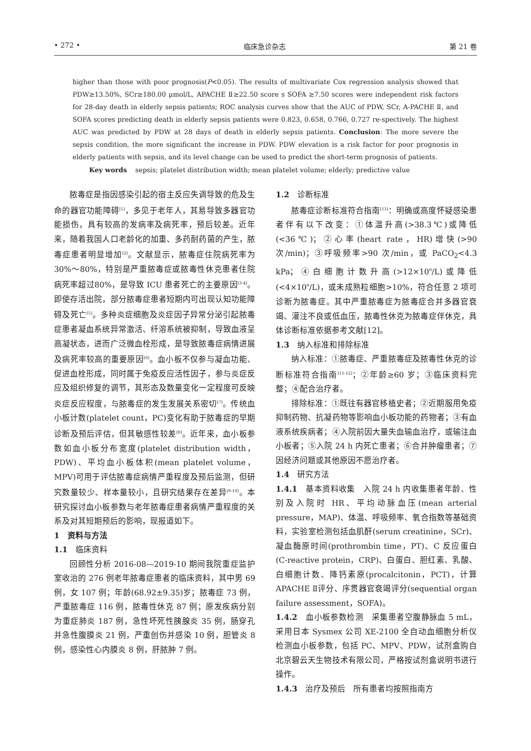• 272 • 临床急诊杂志 第 21 卷
higher than those with poor prognosis(P<0.05). The results of multivariate Cox regression analysis showed that PDW≥13.50%, SCr≥180.00 μmol/L, APACHE Ⅱ≥22.50 score s SOFA ≥7.50 scores were independent risk factors for 28-day death in elderly sepsis patients; ROC analysis curves show that the AUC of PDW, SCr, A-PACHE Ⅱ, and SOFA scores predicting death in elderly sepsis patients were 0.823, 0.658, 0.766, 0.727 re-spectively. The highest AUC was predicted by PDW at 28 days of death in elderly sepsis patients. Conclusion: The more severe the sepsis condition, the more significant the increase in PDW. PDW elevation is a risk factor for poor prognosis in elderly patients with sepsis, and its level change can be used to predict the short-term prognosis of patients.
Key words sepsis; platelet distribution width; mean platelet volume; elderly; predictive value
脓毒症是指因感染引起的宿主反应失调导致的危及生命的器官功能障碍<sup>[1]</sup>，多见于老年人，其易导致多器官功能损伤，具有较高的发病率及病死率，预后较差。近年来，随着我国人口老龄化的加重、多药耐药菌的产生，脓毒症患者明显增加<sup>[2]</sup>。文献显示，脓毒症住院病死率为 30%～80%，特别是严重脓毒症或脓毒性休克患者住院病死率超过80%，是导致 ICU 患者死亡的主要原因<sup>[3-4]</sup>。即使存活出院，部分脓毒症患者短期内可出现认知功能障碍及死亡<sup>[5]</sup>。多种炎症细胞及炎症因子异常分泌引起脓毒症患者凝血系统异常激活、纤溶系统被抑制，导致血液呈高凝状态，进而广泛微血栓形成，是导致脓毒症病情进展及病死率较高的重要原因<sup>[6]</sup>。血小板不仅参与凝血功能、促进血栓形成，同时属于免疫反应活性因子，参与炎症反应及组织修复的调节，其形态及数量变化一定程度可反映炎症反应程度，与脓毒症的发生发展关系密切<sup>[7]</sup>。传统血小板计数(platelet count，PC)变化有助于脓毒症的早期诊断及预后评估，但其敏感性较差<sup>[8]</sup>。近年来，血小板参数如血小板分布宽度(platelet distribution width，PDW)、平均血小板体积(mean platelet volume，MPV)可用于评估脓毒症病情严重程度及预后监测，但研究数量较少、样本量较小，且研究结果存在差异<sup>[9-10]</sup>。本研究探讨血小板参数与老年脓毒症患者病情严重程度的关系及对其短期预后的影响，现报道如下。
1　资料与方法
1.1　临床资料
回顾性分析 2016-08—2019-10 期间我院重症监护室收治的 276 例老年脓毒症患者的临床资料，其中男 69 例，女 107 例；年龄(68.92±9.35)岁；脓毒症 73 例，严重脓毒症 116 例，脓毒性休克 87 例；原发疾病分别为重症肺炎 187 例，急性坏死性胰腺炎 35 例，肠穿孔并急性腹膜炎 21 例，严重创伤并感染 10 例，胆管炎 8 例，感染性心内膜炎 8 例，肝脓肿 7 例。
1.2　诊断标准
脓毒症诊断标准符合指南<sup>[11]</sup>：明确或高度怀疑感染患者伴有以下改变：①体温升高(>38.3℃)或降低(<36℃)；②心率(heart rate，HR)增快(>90 次/min)；③呼吸频率>90 次/min，或 PaCO<sub>2</sub><4.3 kPa；④白细胞计数升高(>12×10<sup>9</sup>/L)或降低(<4×10<sup>9</sup>/L)，或未成熟粒细胞>10%，符合任意 2 项可诊断为脓毒症。其中严重脓毒症为脓毒症合并多器官衰竭、灌注不良或低血压，脓毒性休克为脓毒症伴休克，具体诊断标准依据参考文献[12]。
1.3　纳入标准和排除标准
纳入标准：①脓毒症、严重脓毒症及脓毒性休克的诊断标准符合指南<sup>[11-12]</sup>；②年龄≥60 岁；③临床资料完整；④配合治疗者。
排除标准：①既往有器官移植史者；②近期服用免疫抑制药物、抗凝药物等影响血小板功能的药物者；③有血液系统疾病者；④入院前因大量失血输血治疗，或输注血小板者；⑤入院 24 h 内死亡患者；⑥合并肿瘤患者；⑦因经济问题或其他原因不愿治疗者。
1.4　研究方法
1.4.1　基本资料收集　入院 24 h 内收集患者年龄、性别及入院时 HR、平均动脉血压(mean arterial pressure，MAP)、体温、呼吸频率、氧合指数等基础资料，实验室检测包括血肌酐(serum creatinine，SCr)、凝血酶原时间(prothrombin time，PT)、C 反应蛋白(C-reactive protein，CRP)、白蛋白、胆红素、乳酸、白细胞计数、降钙素原(procalcitonin，PCT)，计算 APACHE Ⅱ评分、序贯器官衰竭评分(sequential organ failure assessment，SOFA)。
1.4.2　血小板参数检测　采集患者空腹静脉血 5 mL，采用日本 Sysmex 公司 XE-2100 全自动血细胞分析仪检测血小板参数，包括 PC、MPV、PDW，试剂盒购自北京碧云天生物技术有限公司，严格按试剂盒说明书进行操作。
1.4.3　治疗及预后　所有患者均按照指南方